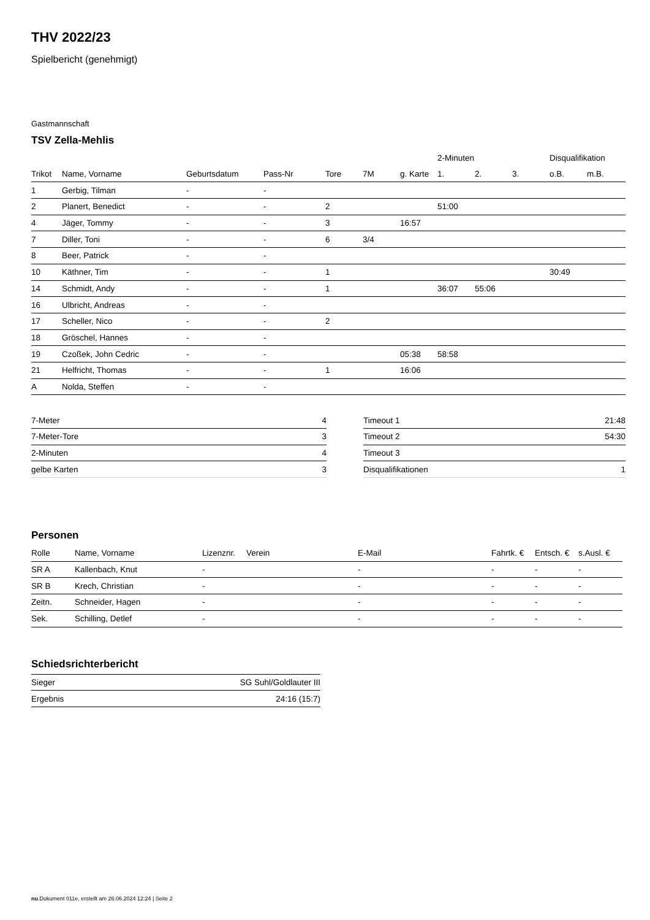THV 2022/23
Spielbericht (genehmigt)
Gastmannschaft
TSV Zella-Mehlis
| | | | | | | | 2-Minuten | | | Disqualifikation | |
| --- | --- | --- | --- | --- | --- | --- | --- | --- | --- | --- | --- |
| Trikot | Name, Vorname | Geburtsdatum | Pass-Nr | Tore | 7M | g. Karte | 1. | 2. | 3. | o.B. | m.B. |
| 1 | Gerbig, Tilman | - | - | | | | | | | | |
| 2 | Planert, Benedict | - | - | 2 | | | 51:00 | | | | |
| 4 | Jäger, Tommy | - | - | 3 | | 16:57 | | | | | |
| 7 | Diller, Toni | - | - | 6 | 3/4 | | | | | | |
| 8 | Beer, Patrick | - | - | | | | | | | | |
| 10 | Käthner, Tim | - | - | 1 | | | | | | 30:49 | |
| 14 | Schmidt, Andy | - | - | 1 | | | 36:07 | 55:06 | | | |
| 16 | Ulbricht, Andreas | - | - | | | | | | | | |
| 17 | Scheller, Nico | - | - | 2 | | | | | | | |
| 18 | Gröschel, Hannes | - | - | | | | | | | | |
| 19 | Czoßek, John Cedric | - | - | | | 05:38 | 58:58 | | | | |
| 21 | Helfricht, Thomas | - | - | 1 | | 16:06 | | | | | |
| A | Nolda, Steffen | - | - | | | | | | | | |
| 7-Meter | 4 |
| 7-Meter-Tore | 3 |
| 2-Minuten | 4 |
| gelbe Karten | 3 |
| Timeout 1 | 21:48 |
| Timeout 2 | 54:30 |
| Timeout 3 | |
| Disqualifikationen | 1 |
Personen
| Rolle | Name, Vorname | Lizenznr. | Verein | E-Mail | Fahrtk. € | Entsch. € | s.Ausl. € |
| --- | --- | --- | --- | --- | --- | --- | --- |
| SR A | Kallenbach, Knut | - | | - | - | - | - |
| SR B | Krech, Christian | - | | - | - | - | - |
| Zeitn. | Schneider, Hagen | - | | - | - | - | - |
| Sek. | Schilling, Detlef | - | | - | - | - | - |
Schiedsrichterbericht
| Sieger | SG Suhl/Goldlauter III |
| Ergebnis | 24:16 (15:7) |
nu.Dokument 011e, erstellt am 26.06.2024 12:24 | Seite 2